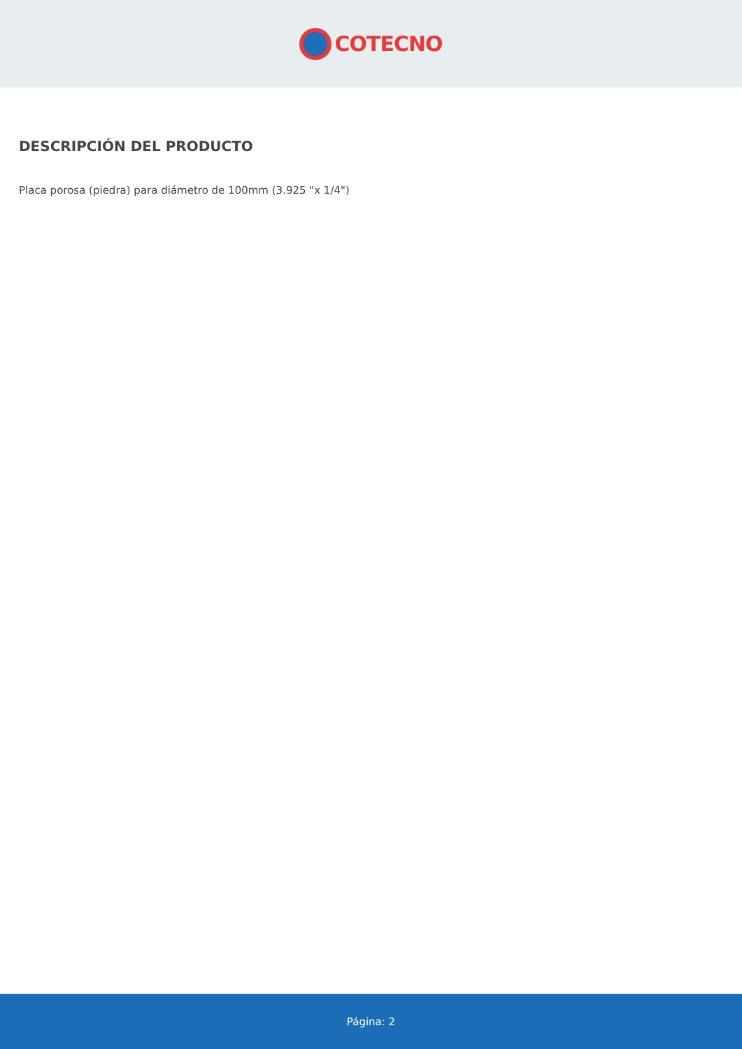COTECNO
DESCRIPCIÓN DEL PRODUCTO
Placa porosa (piedra) para diámetro de 100mm (3.925 "x 1/4")
Página: 2